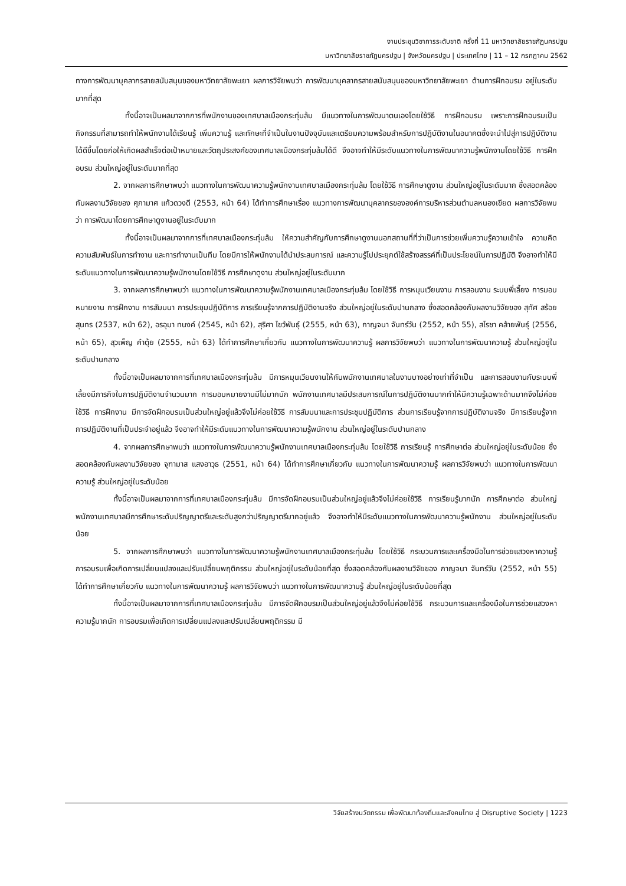งานประชุมวิชาการระดับชาติ ครั้งที่ 11 มหาวิทยาลัยราชภัฏนครปฐม
มหาวิทยาลัยราชภัฏนครปฐม | จังหวัดนครปฐม | ประเทศไทย | 11 – 12 กรกฎาคม 2562
ทางการพัฒนาบุคลากรสายสนับสนุนของมหาวิทยาลัยพะเยา ผลการวิจัยพบว่า การพัฒนาบุคลากรสายสนับสนุนของมหาวิทยาลัยพะเยา ด้านการฝึกอบรม อยู่ในระดับมากที่สุด
ทั้งนี้อาจเป็นผลมาจากการที่พนักงานของเทศบาลเมืองกระทุ่มล้ม มีแนวทางในการพัฒนาตนเองโดยใช้วิธี การฝึกอบรม เพราะการฝึกอบรมเป็นกิจกรรมที่สามารถทำให้พนักงานได้เรียนรู้ เพิ่มความรู้ และทักษะที่จำเป็นในงานปัจจุบันและเตรียมความพร้อมสำหรับการปฏิบัติงานในอนาคตซึ่งจะนำไปสู่การปฏิบัติงานได้ดีขึ้นโดยก่อให้เกิดผลสำเร็จต่อเป้าหมายและวัตถุประสงค์ของเทศบาลเมืองกระทุ่มล้มได้ดี จึงอาจทำให้มีระดับแนวทางในการพัฒนาความรู้พนักงานโดยใช้วิธี การฝึกอบรม ส่วนใหญ่อยู่ในระดับมากที่สุด
2. จากผลการศึกษาพบว่า แนวทางในการพัฒนาความรู้พนักงานเทศบาลเมืองกระทุ่มล้ม โดยใช้วิธี การศึกษาดูงาน ส่วนใหญ่อยู่ในระดับมาก ซึ่งสอดคล้องกับผลงานวิจัยของ ศุภามาศ แก้วดวงดี (2553, หน้า 64) ได้ทำการศึกษาเรื่อง แนวทางการพัฒนาบุคลากรขององค์การบริหารส่วนตำบลหนองเขียด ผลการวิจัยพบว่า การพัฒนาโดยการศึกษาดูงานอยู่ในระดับมาก
ทั้งนี้อาจเป็นผลมาจากการที่เทศบาลเมืองกระทุ่มล้ม ให้ความสำคัญกับการศึกษาดูงานนอกสถานที่ที่ว่าเป็นการช่วยเพิ่มความรู้ความเข้าใจ ความคิด ความสัมพันธ์ในการทำงาน และการทำงานเป็นทีม โดยมีการให้พนักงานได้นำประสบการณ์ และความรู้ไปประยุกต์ใช้สร้างสรรค์ที่เป็นประโยชน์ในการปฏิบัติ จึงอาจทำให้มีระดับแนวทางในการพัฒนาความรู้พนักงานโดยใช้วิธี การศึกษาดูงาน ส่วนใหญ่อยู่ในระดับมาก
3. จากผลการศึกษาพบว่า แนวทางในการพัฒนาความรู้พนักงานเทศบาลเมืองกระทุ่มล้ม โดยใช้วิธี การหมุนเวียนงาน การสอนงาน ระบบพี่เลี้ยง การมอบหมายงาน การฝึกงาน การสัมมนา การประชุมปฏิบัติการ การเรียนรู้จากการปฏิบัติงานจริง ส่วนใหญ่อยู่ในระดับปานกลาง ซึ่งสอดคล้องกับผลงานวิจัยของ สุทัศ สร้อยสุนทร (2537, หน้า 62), อรอุมา ทนงค์ (2545, หน้า 62), สุริศา ไขว้พันธุ์ (2555, หน้า 63), กาญจนา จันทร์วัน (2552, หน้า 55), สโรชา คล้ายพันธุ์ (2556, หน้า 65), สุวเพ็ญ คำตุ้ย (2555, หน้า 63) ได้ทำการศึกษาเกี่ยวกับ แนวทางในการพัฒนาความรู้ ผลการวิจัยพบว่า แนวทางในการพัฒนาความรู้ ส่วนใหญ่อยู่ในระดับปานกลาง
ทั้งนี้อาจเป็นผลมาจากการที่เทศบาลเมืองกระทุ่มล้ม มีการหมุนเวียนงานให้กับพนักงานเทศบาลในงานบางอย่างเท่าที่จำเป็น และการสอนงานกับระบบพี่เลี้ยงมีภารกิจในการปฏิบัติงานจำนวนมาก การมอบหมายงานมีไม่มากนัก พนักงานเทศบาลมีประสบการณ์ในการปฏิบัติงานมากทำให้มีความรู้เฉพาะด้านมากจึงไม่ค่อยใช้วิธี การฝึกงาน มีการจัดฝึกอบรมเป็นส่วนใหญ่อยู่แล้วจึงไม่ค่อยใช้วิธี การสัมมนาและการประชุมปฏิบัติการ ส่วนการเรียนรู้จากการปฏิบัติงานจริง มีการเรียนรู้จากการปฏิบัติงานที่เป็นประจำอยู่แล้ว จึงอาจทำให้มีระดับแนวทางในการพัฒนาความรู้พนักงาน ส่วนใหญ่อยู่ในระดับปานกลาง
4. จากผลการศึกษาพบว่า แนวทางในการพัฒนาความรู้พนักงานเทศบาลเมืองกระทุ่มล้ม โดยใช้วิธี การเรียนรู้ การศึกษาต่อ ส่วนใหญ่อยู่ในระดับน้อย ซึ่งสอดคล้องกับผลงานวิจัยของ จุฑามาส แสงอาวุธ (2551, หน้า 64) ได้ทำการศึกษาเกี่ยวกับ แนวทางในการพัฒนาความรู้ ผลการวิจัยพบว่า แนวทางในการพัฒนาความรู้ ส่วนใหญ่อยู่ในระดับน้อย
ทั้งนี้อาจเป็นผลมาจากการที่เทศบาลเมืองกระทุ่มล้ม มีการจัดฝึกอบรมเป็นส่วนใหญ่อยู่แล้วจึงไม่ค่อยใช้วิธี การเรียนรู้มากนัก การศึกษาต่อ ส่วนใหญ่พนักงานเทศบาลมีการศึกษาระดับปริญญาตรีและระดับสูงกว่าปริญญาตรีมากอยู่แล้ว จึงอาจทำให้มีระดับแนวทางในการพัฒนาความรู้พนักงาน ส่วนใหญ่อยู่ในระดับน้อย
5. จากผลการศึกษาพบว่า แนวทางในการพัฒนาความรู้พนักงานเทศบาลเมืองกระทุ่มล้ม โดยใช้วิธี กระบวนการและเครื่องมือในการช่วยแสวงหาความรู้ การอบรมเพื่อเกิดการเปลี่ยนแปลงและปรับเปลี่ยนพฤติกรรม ส่วนใหญ่อยู่ในระดับน้อยที่สุด ซึ่งสอดคล้องกับผลงานวิจัยของ กาญจนา จันทร์วัน (2552, หน้า 55) ได้ทำการศึกษาเกี่ยวกับ แนวทางในการพัฒนาความรู้ ผลการวิจัยพบว่า แนวทางในการพัฒนาความรู้ ส่วนใหญ่อยู่ในระดับน้อยที่สุด
ทั้งนี้อาจเป็นผลมาจากการที่เทศบาลเมืองกระทุ่มล้ม มีการจัดฝึกอบรมเป็นส่วนใหญ่อยู่แล้วจึงไม่ค่อยใช้วิธี กระบวนการและเครื่องมือในการช่วยแสวงหาความรู้มากนัก การอบรมเพื่อเกิดการเปลี่ยนแปลงและปรับเปลี่ยนพฤติกรรม มี
วิจัยสร้างนวัตกรรม เพื่อพัฒนาท้องถิ่นและสังคมไทย สู่ Disruptive Society | 1223